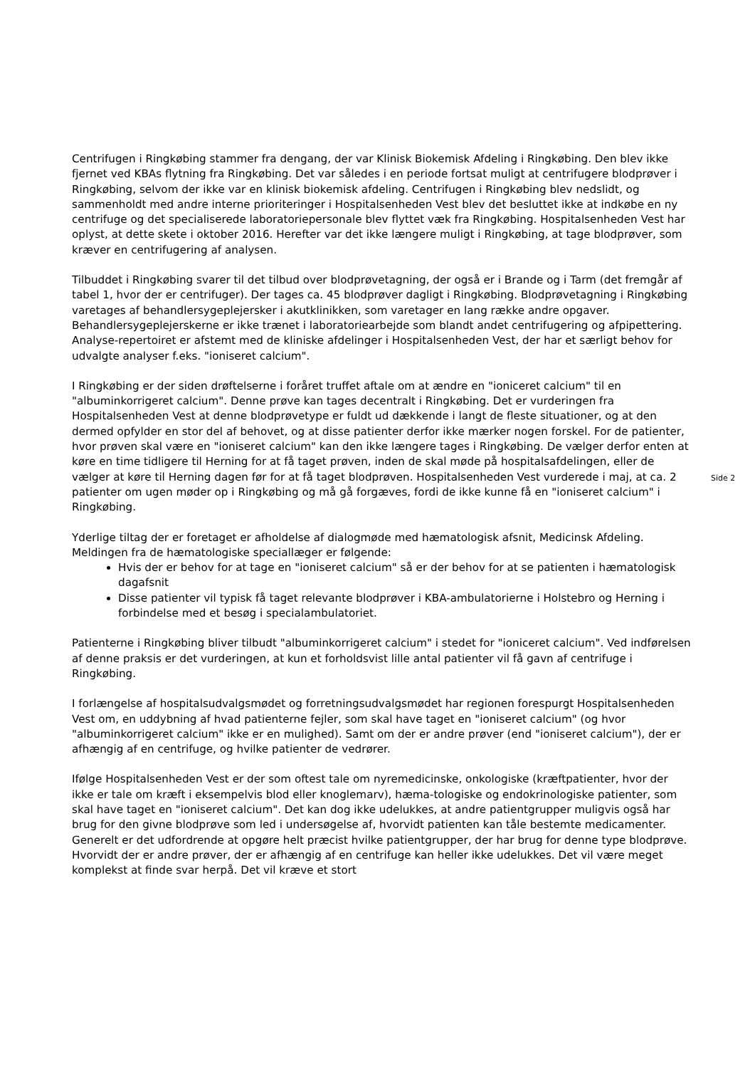Centrifugen i Ringkøbing stammer fra dengang, der var Klinisk Biokemisk Afdeling i Ringkøbing. Den blev ikke fjernet ved KBAs flytning fra Ringkøbing. Det var således i en periode fortsat muligt at centrifugere blodprøver i Ringkøbing, selvom der ikke var en klinisk biokemisk afdeling. Centrifugen i Ringkøbing blev nedslidt, og sammenholdt med andre interne prioriteringer i Hospitalsenheden Vest blev det besluttet ikke at indkøbe en ny centrifuge og det specialiserede laboratoriepersonale blev flyttet væk fra Ringkøbing. Hospitalsenheden Vest har oplyst, at dette skete i oktober 2016. Herefter var det ikke længere muligt i Ringkøbing, at tage blodprøver, som kræver en centrifugering af analysen.
Tilbuddet i Ringkøbing svarer til det tilbud over blodprøvetagning, der også er i Brande og i Tarm (det fremgår af tabel 1, hvor der er centrifuger). Der tages ca. 45 blodprøver dagligt i Ringkøbing. Blodprøvetagning i Ringkøbing varetages af behandlersygeplejersker i akutklinikken, som varetager en lang række andre opgaver. Behandlersygeplejerskerne er ikke trænet i laboratoriearbejde som blandt andet centrifugering og afpipettering. Analyse-repertoiret er afstemt med de kliniske afdelinger i Hospitalsenheden Vest, der har et særligt behov for udvalgte analyser f.eks. "ioniseret calcium".
I Ringkøbing er der siden drøftelserne i foråret truffet aftale om at ændre en "ioniceret calcium" til en "albuminkorrigeret calcium". Denne prøve kan tages decentralt i Ringkøbing. Det er vurderingen fra Hospitalsenheden Vest at denne blodprøvetype er fuldt ud dækkende i langt de fleste situationer, og at den dermed opfylder en stor del af behovet, og at disse patienter derfor ikke mærker nogen forskel. For de patienter, hvor prøven skal være en "ioniseret calcium" kan den ikke længere tages i Ringkøbing. De vælger derfor enten at køre en time tidligere til Herning for at få taget prøven, inden de skal møde på hospitalsafdelingen, eller de vælger at køre til Herning dagen før for at få taget blodprøven. Hospitalsenheden Vest vurderede i maj, at ca. 2 patienter om ugen møder op i Ringkøbing og må gå forgæves, fordi de ikke kunne få en "ioniseret calcium" i Ringkøbing.
Yderlige tiltag der er foretaget er afholdelse af dialogmøde med hæmatologisk afsnit, Medicinsk Afdeling. Meldingen fra de hæmatologiske speciallæger er følgende:
Hvis der er behov for at tage en "ioniseret calcium" så er der behov for at se patienten i hæmatologisk dagafsnit
Disse patienter vil typisk få taget relevante blodprøver i KBA-ambulatorierne i Holstebro og Herning i forbindelse med et besøg i specialambulatoriet.
Patienterne i Ringkøbing bliver tilbudt "albuminkorrigeret calcium" i stedet for "ioniceret calcium". Ved indførelsen af denne praksis er det vurderingen, at kun et forholdsvist lille antal patienter vil få gavn af centrifuge i Ringkøbing.
I forlængelse af hospitalsudvalgsmødet og forretningsudvalgsmødet har regionen forespurgt Hospitalsenheden Vest om, en uddybning af hvad patienterne fejler, som skal have taget en "ioniseret calcium" (og hvor "albuminkorrigeret calcium" ikke er en mulighed). Samt om der er andre prøver (end "ioniseret calcium"), der er afhængig af en centrifuge, og hvilke patienter de vedrører.
Ifølge Hospitalsenheden Vest er der som oftest tale om nyremedicinske, onkologiske (kræftpatienter, hvor der ikke er tale om kræft i eksempelvis blod eller knoglemarv), hæma-tologiske og endokrinologiske patienter, som skal have taget en "ioniseret calcium". Det kan dog ikke udelukkes, at andre patientgrupper muligvis også har brug for den givne blodprøve som led i undersøgelse af, hvorvidt patienten kan tåle bestemte medicamenter. Generelt er det udfordrende at opgøre helt præcist hvilke patientgrupper, der har brug for denne type blodprøve. Hvorvidt der er andre prøver, der er afhængig af en centrifuge kan heller ikke udelukkes. Det vil være meget komplekst at finde svar herpå. Det vil kræve et stort
Side 2